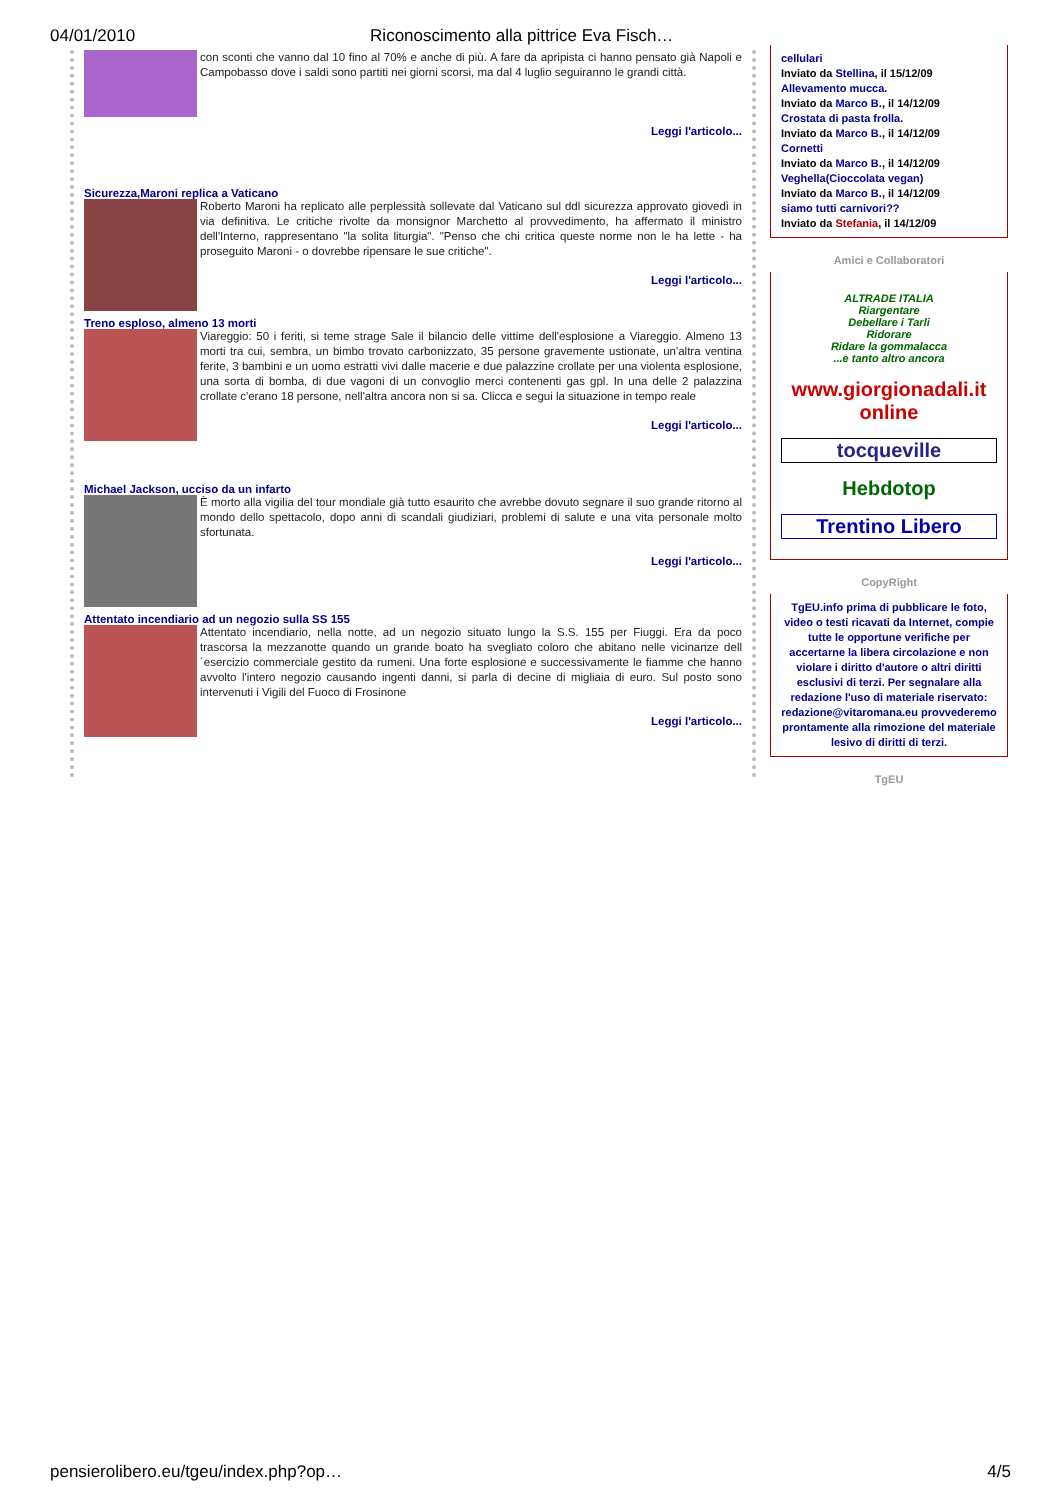04/01/2010 Riconoscimento alla pittrice Eva Fisch…
con sconti che vanno dal 10 fino al 70% e anche di più. A fare da apripista ci hanno pensato già Napoli e Campobasso dove i saldi sono partiti nei giorni scorsi, ma dal 4 luglio seguiranno le grandi città.
Leggi l'articolo...
Sicurezza,Maroni replica a Vaticano
Roberto Maroni ha replicato alle perplessità sollevate dal Vaticano sul ddl sicurezza approvato giovedì in via definitiva. Le critiche rivolte da monsignor Marchetto al provvedimento, ha affermato il ministro dell'Interno, rappresentano "la solita liturgia". "Penso che chi critica queste norme non le ha lette - ha proseguito Maroni - o dovrebbe ripensare le sue critiche".
Leggi l'articolo...
Treno esploso, almeno 13 morti
Viareggio: 50 i feriti, si teme strage Sale il bilancio delle vittime dell'esplosione a Viareggio. Almeno 13 morti tra cui, sembra, un bimbo trovato carbonizzato, 35 persone gravemente ustionate, un'altra ventina ferite, 3 bambini e un uomo estratti vivi dalle macerie e due palazzine crollate per una violenta esplosione, una sorta di bomba, di due vagoni di un convoglio merci contenenti gas gpl. In una delle 2 palazzina crollate c'erano 18 persone, nell'altra ancora non si sa. Clicca e segui la situazione in tempo reale
Leggi l'articolo...
Michael Jackson, ucciso da un infarto
È morto alla vigilia del tour mondiale già tutto esaurito che avrebbe dovuto segnare il suo grande ritorno al mondo dello spettacolo, dopo anni di scandali giudiziari, problemi di salute e una vita personale molto sfortunata.
Leggi l'articolo...
Attentato incendiario ad un negozio sulla SS 155
Attentato incendiario, nella notte, ad un negozio situato lungo la S.S. 155 per Fiuggi. Era da poco trascorsa la mezzanotte quando un grande boato ha svegliato coloro che abitano nelle vicinanze dell´esercizio commerciale gestito da rumeni. Una forte esplosione e successivamente le fiamme che hanno avvolto l'intero negozio causando ingenti danni, si parla di decine di migliaia di euro. Sul posto sono intervenuti i Vigili del Fuoco di Frosinone
Leggi l'articolo...
cellulari
Inviato da Stellina, il 15/12/09
Allevamento mucca.
Inviato da Marco B., il 14/12/09
Crostata di pasta frolla.
Inviato da Marco B., il 14/12/09
Cornetti
Inviato da Marco B., il 14/12/09
Veghella(Cioccolata vegan)
Inviato da Marco B., il 14/12/09
siamo tutti carnivori??
Inviato da Stefania, il 14/12/09
Amici e Collaboratori
ALTRADE ITALIA
Riargentare
Debellare i Tarli
Ridorare
Ridare la gommalacca
...e tanto altro ancora
www.giorgionadali.it online
tocqueville
Hebdotop
Trentino Libero
CopyRight
TgEU.info prima di pubblicare le foto, video o testi ricavati da Internet, compie tutte le opportune verifiche per accertarne la libera circolazione e non violare i diritto d'autore o altri diritti esclusivi di terzi. Per segnalare alla redazione l'uso di materiale riservato: redazione@vitaromana.eu provvederemo prontamente alla rimozione del materiale lesivo di diritti di terzi.
TgEU
pensierolibero.eu/tgeu/index.php?op… 4/5